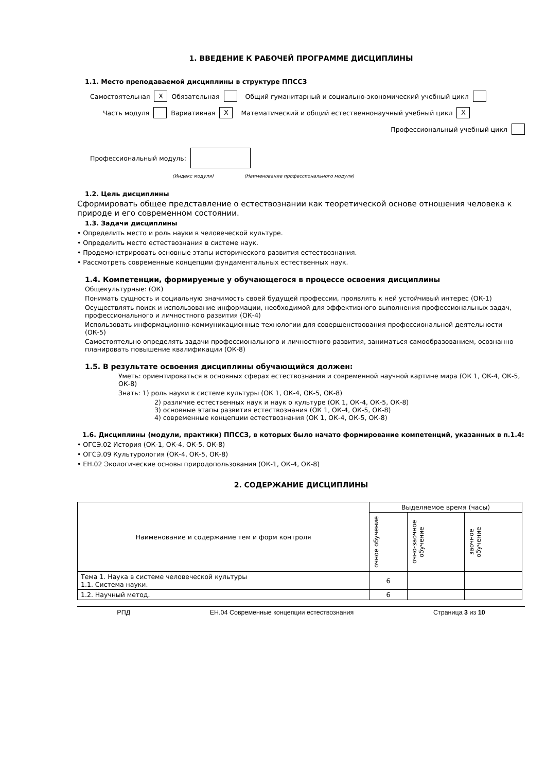1. ВВЕДЕНИЕ К РАБОЧЕЙ ПРОГРАММЕ ДИСЦИПЛИНЫ
1.1. Место преподаваемой дисциплины в структуре ППССЗ
Самостоятельная X Обязательная Общий гуманитарный и социально-экономический учебный цикл
Часть модуля Вариативная X Математический и общий естественнонаучный учебный цикл X
Профессиональный учебный цикл
Профессиональный модуль:
(Индекс модуля) (Наименование профессионального модуля)
1.2. Цель дисциплины
Сформировать общее представление о естествознании как теоретической основе отношения человека к природе и его современном состоянии.
1.3. Задачи дисциплины
• Определить место и роль науки в человеческой культуре.
• Определить место естествознания в системе наук.
• Продемонстрировать основные этапы исторического развития естествознания.
• Рассмотреть современные концепции фундаментальных естественных наук.
1.4. Компетенции, формируемые у обучающегося в процессе освоения дисциплины
Общекультурные: (ОК)
Понимать сущность и социальную значимость своей будущей профессии, проявлять к ней устойчивый интерес (ОК-1)
Осуществлять поиск и использование информации, необходимой для эффективного выполнения профессиональных задач, профессионального и личностного развития (ОК-4)
Использовать информационно-коммуникационные технологии для совершенствования профессиональной деятельности (ОК-5)
Самостоятельно определять задачи профессионального и личностного развития, заниматься самообразованием, осознанно планировать повышение квалификации (ОК-8)
1.5. В результате освоения дисциплины обучающийся должен:
Уметь: ориентироваться в основных сферах естествознания и современной научной картине мира (ОК 1, ОК-4, ОК-5, ОК-8)
Знать: 1) роль науки в системе культуры (ОК 1, ОК-4, ОК-5, ОК-8)
2) различие естественных наук и наук о культуре (ОК 1, ОК-4, ОК-5, ОК-8)
3) основные этапы развития естествознания (ОК 1, ОК-4, ОК-5, ОК-8)
4) современные концепции естествознания (ОК 1, ОК-4, ОК-5, ОК-8)
1.6. Дисциплины (модули, практики) ППССЗ, в которых было начато формирование компетенций, указанных в п.1.4:
• ОГСЭ.02 История (ОК-1, ОК-4, ОК-5, ОК-8)
• ОГСЭ.09 Культурология (ОК-4, ОК-5, ОК-8)
• ЕН.02 Экологические основы природопользования (ОК-1, ОК-4, ОК-8)
2. СОДЕРЖАНИЕ ДИСЦИПЛИНЫ
| Наименование и содержание тем и форм контроля | Выделяемое время (часы) | | |
| --- | --- | --- | --- |
| | очное обучение | очно-заочное обучение | заочное обучение |
| Тема 1. Наука в системе человеческой культуры 1.1. Система науки. | 6 | | |
| 1.2. Научный метод. | 6 | | |
РПД ЕН.04 Современные концепции естествознания Страница 3 из 10